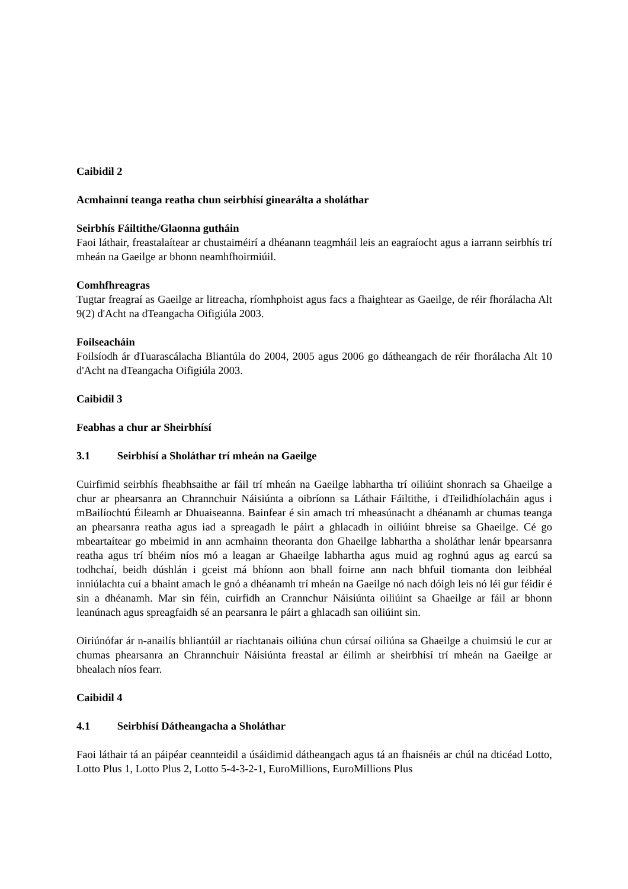Caibidil 2
Acmhainní teanga reatha chun seirbhísí ginearálta a sholáthar
Seirbhís Fáiltithe/Glaonna gutháin
Faoi láthair, freastalaítear ar chustaiméirí a dhéanann teagmháil leis an eagraíocht agus a iarrann seirbhís trí mheán na Gaeilge ar bhonn neamhfhoirmiúil.
Comhfhreagras
Tugtar freagraí as Gaeilge ar litreacha, ríomhphoist agus facs a fhaightear as Gaeilge, de réir fhorálacha Alt 9(2) d'Acht na dTeangacha Oifigiúla 2003.
Foilseacháin
Foilsíodh ár dTuarascálacha Bliantúla do 2004, 2005 agus 2006 go dátheangach de réir fhorálacha Alt 10 d'Acht na dTeangacha Oifigiúla 2003.
Caibidil 3
Feabhas a chur ar Sheirbhísí
3.1 Seirbhísí a Sholáthar trí mheán na Gaeilge
Cuirfimid seirbhís fheabhsaithe ar fáil trí mheán na Gaeilge labhartha trí oiliúint shonrach sa Ghaeilge a chur ar phearsanra an Chrannchuir Náisiúnta a oibríonn sa Láthair Fáiltithe, i dTeilidhíolacháin agus i mBailíochtú Éileamh ar Dhuaiseanna. Bainfear é sin amach trí mheasúnacht a dhéanamh ar chumas teanga an phearsanra reatha agus iad a spreagadh le páirt a ghlacadh in oiliúint bhreise sa Ghaeilge. Cé go mbeartaítear go mbeimid in ann acmhainn theoranta don Ghaeilge labhartha a sholáthar lenár bpearsanra reatha agus trí bhéim níos mó a leagan ar Ghaeilge labhartha agus muid ag roghnú agus ag earcú sa todhchaí, beidh dúshlán i gceist má bhíonn aon bhall foirne ann nach bhfuil tiomanta don leibhéal inniúlachta cuí a bhaint amach le gnó a dhéanamh trí mheán na Gaeilge nó nach dóigh leis nó léi gur féidir é sin a dhéanamh. Mar sin féin, cuirfidh an Crannchur Náisiúnta oiliúint sa Ghaeilge ar fáil ar bhonn leanúnach agus spreagfaidh sé an pearsanra le páirt a ghlacadh san oiliúint sin.
Oiriúnófar ár n-anailís bhliantúil ar riachtanais oiliúna chun cúrsaí oiliúna sa Ghaeilge a chuimsiú le cur ar chumas phearsanra an Chrannchuir Náisiúnta freastal ar éilimh ar sheirbhísí trí mheán na Gaeilge ar bhealach níos fearr.
Caibidil 4
4.1 Seirbhísí Dátheangacha a Sholáthar
Faoi láthair tá an páipéar ceannteidil a úsáidimid dátheangach agus tá an fhaisnéis ar chúl na dticéad Lotto, Lotto Plus 1, Lotto Plus 2, Lotto 5-4-3-2-1, EuroMillions, EuroMillions Plus